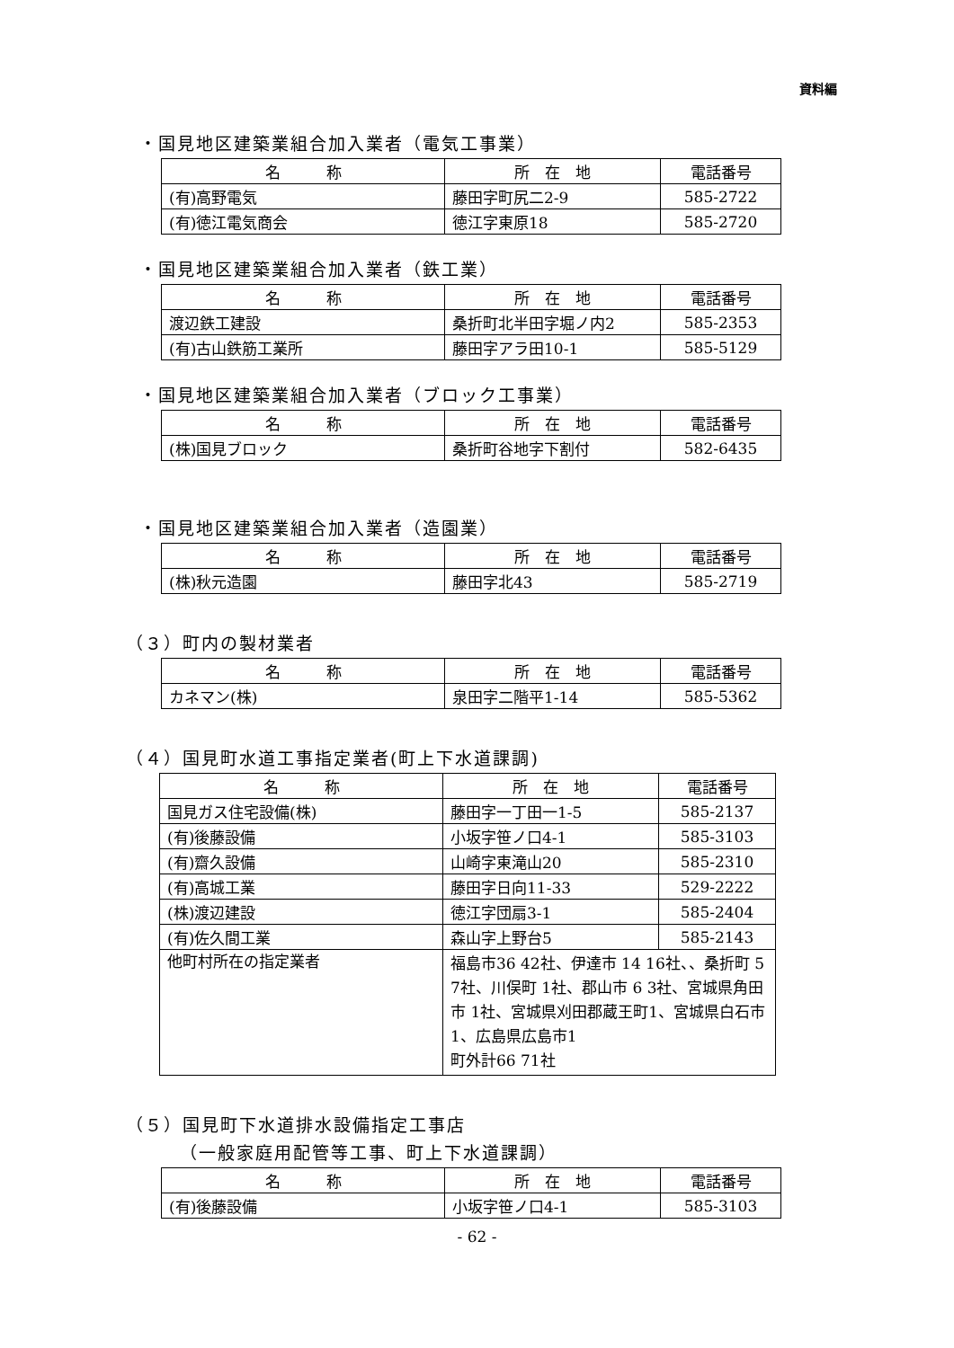資料編
・国見地区建築業組合加入業者（電気工事業）
| 名 称 | 所 在 地 | 電話番号 |
| --- | --- | --- |
| (有)高野電気 | 藤田字町尻二2-9 | 585-2722 |
| (有)徳江電気商会 | 徳江字東原18 | 585-2720 |
・国見地区建築業組合加入業者（鉄工業）
| 名 称 | 所 在 地 | 電話番号 |
| --- | --- | --- |
| 渡辺鉄工建設 | 桑折町北半田字堀ノ内2 | 585-2353 |
| (有)古山鉄筋工業所 | 藤田字アラ田10-1 | 585-5129 |
・国見地区建築業組合加入業者（ブロック工事業）
| 名 称 | 所 在 地 | 電話番号 |
| --- | --- | --- |
| (株)国見ブロック | 桑折町谷地字下割付 | 582-6435 |
・国見地区建築業組合加入業者（造園業）
| 名 称 | 所 在 地 | 電話番号 |
| --- | --- | --- |
| (株)秋元造園 | 藤田字北43 | 585-2719 |
（３）町内の製材業者
| 名 称 | 所 在 地 | 電話番号 |
| --- | --- | --- |
| カネマン(株) | 泉田字二階平1-14 | 585-5362 |
（４）国見町水道工事指定業者(町上下水道課調)
| 名 称 | 所 在 地 | 電話番号 |
| --- | --- | --- |
| 国見ガス住宅設備(株) | 藤田字一丁田一1-5 | 585-2137 |
| (有)後藤設備 | 小坂字笹ノ口4-1 | 585-3103 |
| (有)齋久設備 | 山崎字東滝山20 | 585-2310 |
| (有)高城工業 | 藤田字日向11-33 | 529-2222 |
| (株)渡辺建設 | 徳江字団扇3-1 | 585-2404 |
| (有)佐久間工業 | 森山字上野台5 | 585-2143 |
| 他町村所在の指定業者 | 福島市36 42社、伊達市 14 16社、、桑折町 5 7社、川俣町 1社、郡山市 6 3社、宮城県角田市 1社、宮城県刈田郡蔵王町1、宮城県白石市1、広島県広島市1 町外計66 71社 | |
（５）国見町下水道排水設備指定工事店
（一般家庭用配管等工事、町上下水道課調）
| 名 称 | 所 在 地 | 電話番号 |
| --- | --- | --- |
| (有)後藤設備 | 小坂字笹ノ口4-1 | 585-3103 |
- 62 -